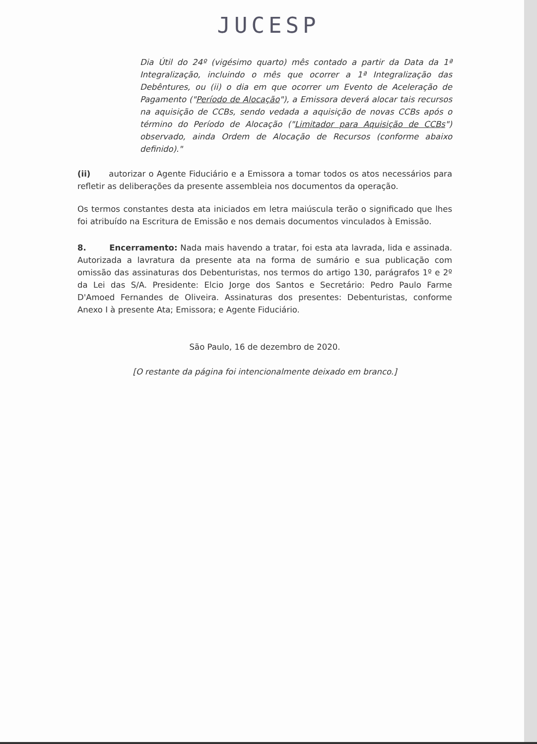JUCESP
Dia Útil do 24º (vigésimo quarto) mês contado a partir da Data da 1ª Integralização, incluindo o mês que ocorrer a 1ª Integralização das Debêntures, ou (ii) o dia em que ocorrer um Evento de Aceleração de Pagamento ("Período de Alocação"), a Emissora deverá alocar tais recursos na aquisição de CCBs, sendo vedada a aquisição de novas CCBs após o término do Período de Alocação ("Limitador para Aquisição de CCBs") observado, ainda Ordem de Alocação de Recursos (conforme abaixo definido)."
(ii) autorizar o Agente Fiduciário e a Emissora a tomar todos os atos necessários para refletir as deliberações da presente assembleia nos documentos da operação.
Os termos constantes desta ata iniciados em letra maiúscula terão o significado que lhes foi atribuído na Escritura de Emissão e nos demais documentos vinculados à Emissão.
8. Encerramento: Nada mais havendo a tratar, foi esta ata lavrada, lida e assinada. Autorizada a lavratura da presente ata na forma de sumário e sua publicação com omissão das assinaturas dos Debenturistas, nos termos do artigo 130, parágrafos 1º e 2º da Lei das S/A. Presidente: Elcio Jorge dos Santos e Secretário: Pedro Paulo Farme D'Amoed Fernandes de Oliveira. Assinaturas dos presentes: Debenturistas, conforme Anexo I à presente Ata; Emissora; e Agente Fiduciário.
São Paulo, 16 de dezembro de 2020.
[O restante da página foi intencionalmente deixado em branco.]